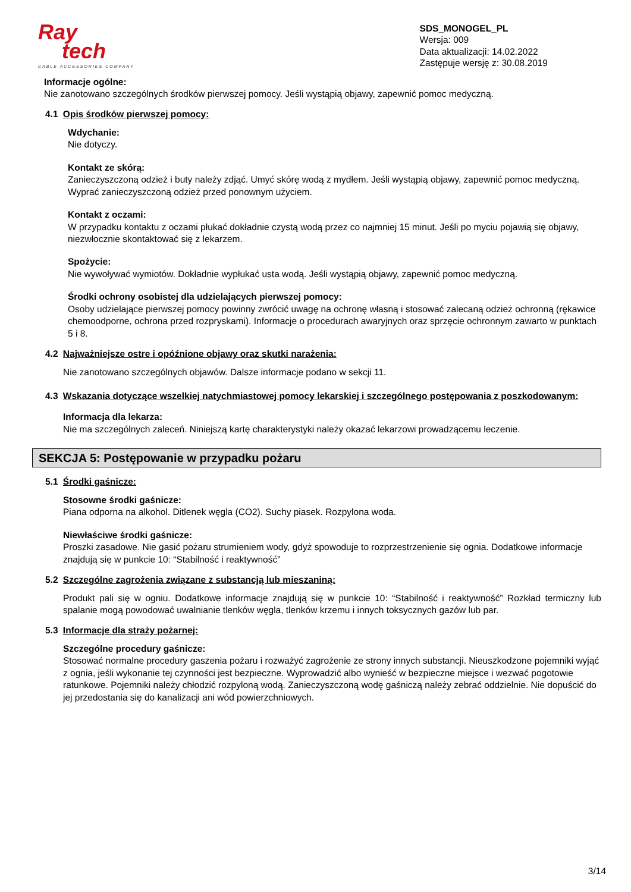Ray
tech
CABLE ACCESSORIES COMPANY
SDS_MONOGEL_PL
Wersja: 009
Data aktualizacji: 14.02.2022
Zastępuje wersję z: 30.08.2019
Informacje ogólne:
Nie zanotowano szczególnych środków pierwszej pomocy. Jeśli wystąpią objawy, zapewnić pomoc medyczną.
4.1 Opis środków pierwszej pomocy:
Wdychanie:
Nie dotyczy.
Kontakt ze skórą:
Zanieczyszczoną odzież i buty należy zdjąć. Umyć skórę wodą z mydłem. Jeśli wystąpią objawy, zapewnić pomoc medyczną. Wyprać zanieczyszczoną odzież przed ponownym użyciem.
Kontakt z oczami:
W przypadku kontaktu z oczami płukać dokładnie czystą wodą przez co najmniej 15 minut. Jeśli po myciu pojawią się objawy, niezwłocznie skontaktować się z lekarzem.
Spożycie:
Nie wywoływać wymiotów. Dokładnie wypłukać usta wodą. Jeśli wystąpią objawy, zapewnić pomoc medyczną.
Środki ochrony osobistej dla udzielających pierwszej pomocy:
Osoby udzielające pierwszej pomocy powinny zwrócić uwagę na ochronę własną i stosować zalecaną odzież ochronną (rękawice chemoodporne, ochrona przed rozpryskami). Informacje o procedurach awaryjnych oraz sprzęcie ochronnym zawarto w punktach 5 i 8.
4.2 Najważniejsze ostre i opóźnione objawy oraz skutki narażenia:
Nie zanotowano szczególnych objawów. Dalsze informacje podano w sekcji 11.
4.3 Wskazania dotyczące wszelkiej natychmiastowej pomocy lekarskiej i szczególnego postępowania z poszkodowanym:
Informacja dla lekarza:
Nie ma szczególnych zaleceń. Niniejszą kartę charakterystyki należy okazać lekarzowi prowadzącemu leczenie.
SEKCJA 5: Postępowanie w przypadku pożaru
5.1 Środki gaśnicze:
Stosowne środki gaśnicze:
Piana odporna na alkohol. Ditlenek węgla (CO2). Suchy piasek. Rozpylona woda.
Niewłaściwe środki gaśnicze:
Proszki zasadowe. Nie gasić pożaru strumieniem wody, gdyż spowoduje to rozprzestrzenienie się ognia. Dodatkowe informacje znajdują się w punkcie 10: “Stabilność i reaktywność”
5.2 Szczególne zagrożenia związane z substancją lub mieszaniną:
Produkt pali się w ogniu. Dodatkowe informacje znajdują się w punkcie 10: “Stabilność i reaktywność” Rozkład termiczny lub spalanie mogą powodować uwalnianie tlenków węgla, tlenków krzemu i innych toksycznych gazów lub par.
5.3 Informacje dla straży pożarnej:
Szczególne procedury gaśnicze:
Stosować normalne procedury gaszenia pożaru i rozważyć zagrożenie ze strony innych substancji. Nieuszkodzone pojemniki wyjąć z ognia, jeśli wykonanie tej czynności jest bezpieczne. Wyprowadzić albo wynieść w bezpieczne miejsce i wezwać pogotowie ratunkowe. Pojemniki należy chłodzić rozpyloną wodą. Zanieczyszczoną wodę gaśniczą należy zebrać oddzielnie. Nie dopuścić do jej przedostania się do kanalizacji ani wód powierzchniowych.
3/14